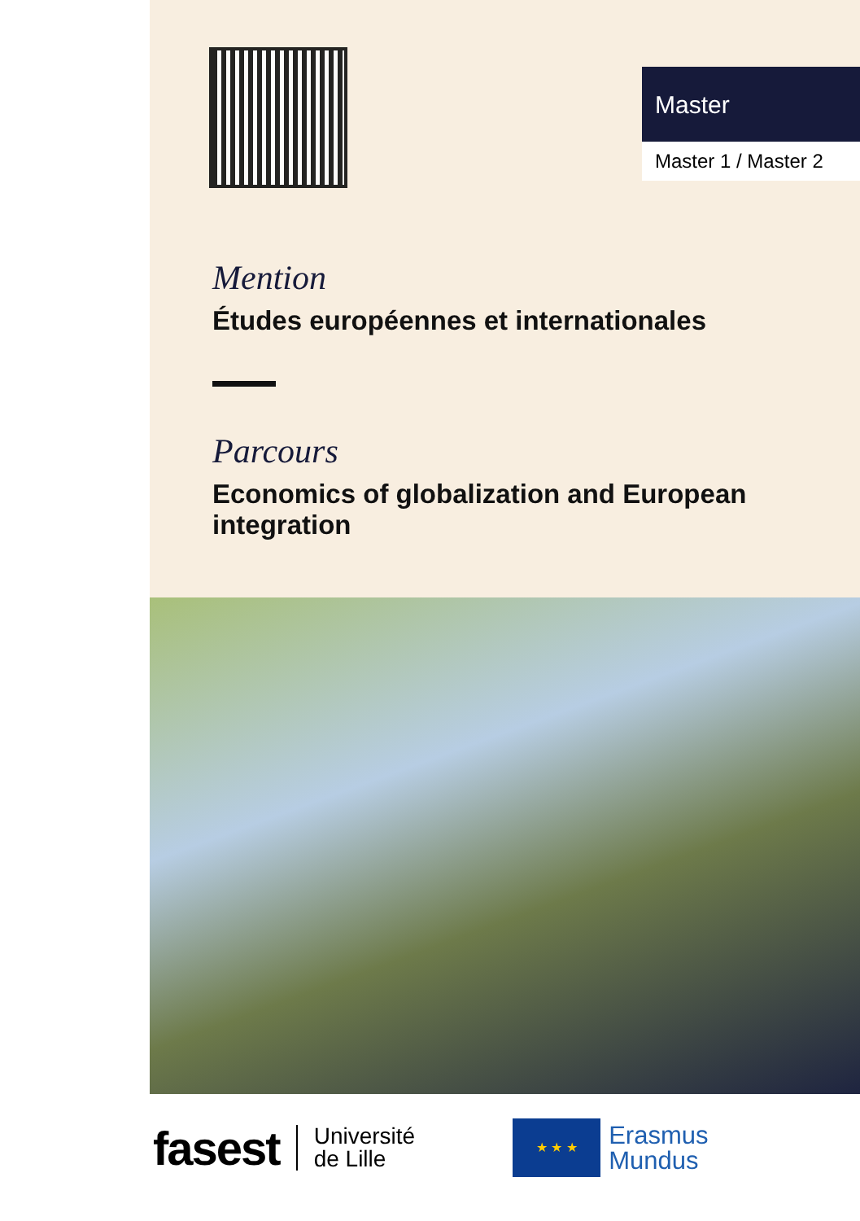Master
Master 1 / Master 2
Mention
Études européennes et internationales
Parcours
Economics of globalization and European integration
fasest
Université
de Lille
★ ★ ★
Erasmus
Mundus